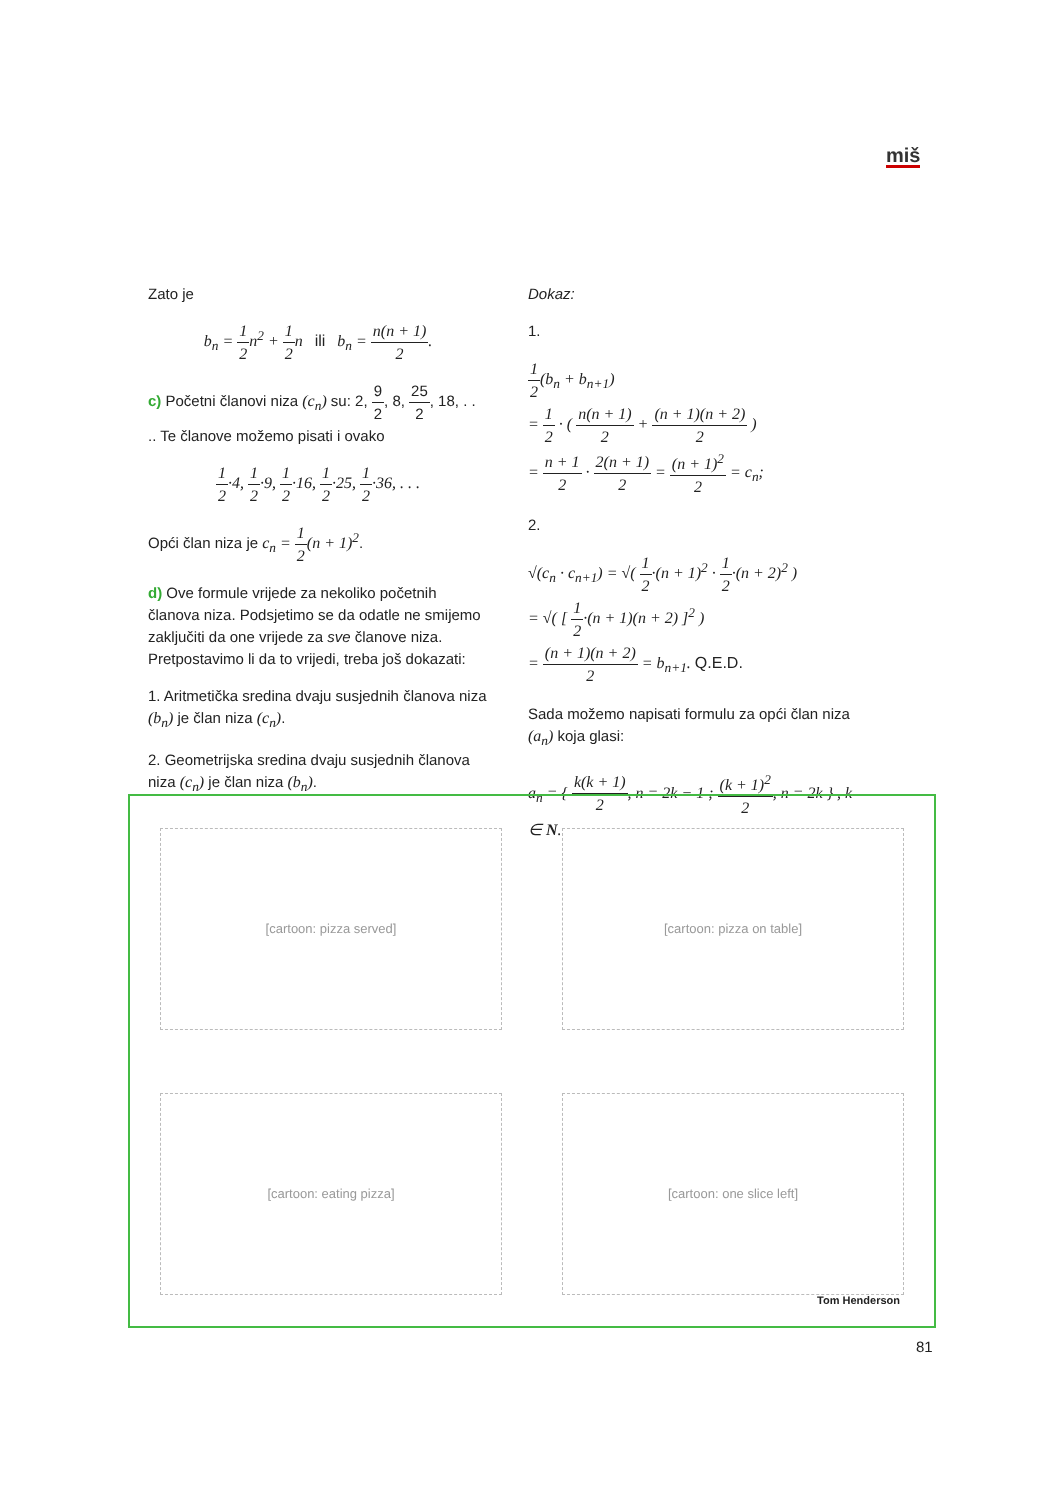miš
Zato je
b<sub>n</sub> = 1 2n<sup>2</sup> + 1 2n ili b<sub>n</sub> = n(n + 1) 2.
c) Početni članovi niza (c<sub>n</sub>) su: 2, 9 2, 8, 25 2, 18, . . .. Te članove možemo pisati i ovako
1 2·4, 1 2·9, 1 2·16, 1 2·25, 1 2·36, . . .
Opći član niza je c<sub>n</sub> = 1 2(n + 1)<sup>2</sup>.
d) Ove formule vrijede za nekoliko početnih članova niza. Podsjetimo se da odatle ne smijemo zaključiti da one vrijede za sve članove niza. Pretpostavimo li da to vrijedi, treba još dokazati:
1. Aritmetička sredina dvaju susjednih članova niza (b<sub>n</sub>) je član niza (c<sub>n</sub>).
2. Geometrijska sredina dvaju susjednih članova niza (c<sub>n</sub>) je član niza (b<sub>n</sub>).
Dokaz:
1.
1 2(b<sub>n</sub> + b<sub>n+1</sub>)
= 1 2 · ( n(n + 1) 2 + (n + 1)(n + 2) 2 )
= n + 1 2 · 2(n + 1) 2 = (n + 1)<sup>2</sup> 2 = c<sub>n</sub>;
2.
√(c<sub>n</sub> · c<sub>n+1</sub>) = √( 1 2·(n + 1)<sup>2</sup> · 1 2·(n + 2)<sup>2</sup> )
= √( [ 1 2·(n + 1)(n + 2) ]<sup>2</sup> )
= (n + 1)(n + 2) 2 = b<sub>n+1</sub>. Q.E.D.
Sada možemo napisati formulu za opći član niza (a<sub>n</sub>) koja glasi:
a<sub>n</sub> = { k(k + 1) 2, n = 2k − 1 ; (k + 1)<sup>2</sup> 2, n = 2k } , k ∈ N.
[cartoon: pizza served]
[cartoon: pizza on table]
[cartoon: eating pizza]
[cartoon: one slice left]
Tom Henderson
81